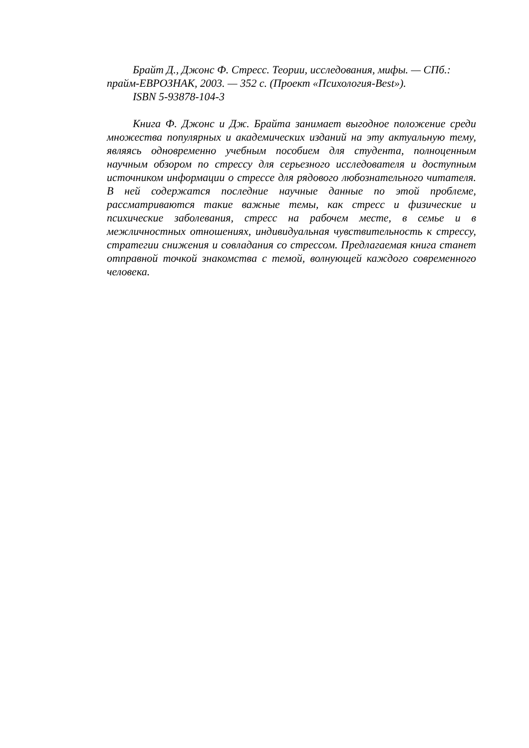Брайт Д., Джонс Ф. Стресс. Теории, исследования, мифы. — СПб.: прайм-ЕВРОЗНАК, 2003. — 352 с. (Проект «Психология-Best»).
ISBN 5-93878-104-3
Книга Ф. Джонс и Дж. Брайта занимает выгодное положение среди множества популярных и академических изданий на эту актуальную тему, являясь одновременно учебным пособием для студента, полноценным научным обзором по стрессу для серьезного исследователя и доступным источником информации о стрессе для рядового любознательного читателя. В ней содержатся последние научные данные по этой проблеме, рассматриваются такие важные темы, как стресс и физические и психические заболевания, стресс на рабочем месте, в семье и в межличностных отношениях, индивидуальная чувствительность к стрессу, стратегии снижения и совладания со стрессом. Предлагаемая книга станет отправной точкой знакомства с темой, волнующей каждого современного человека.